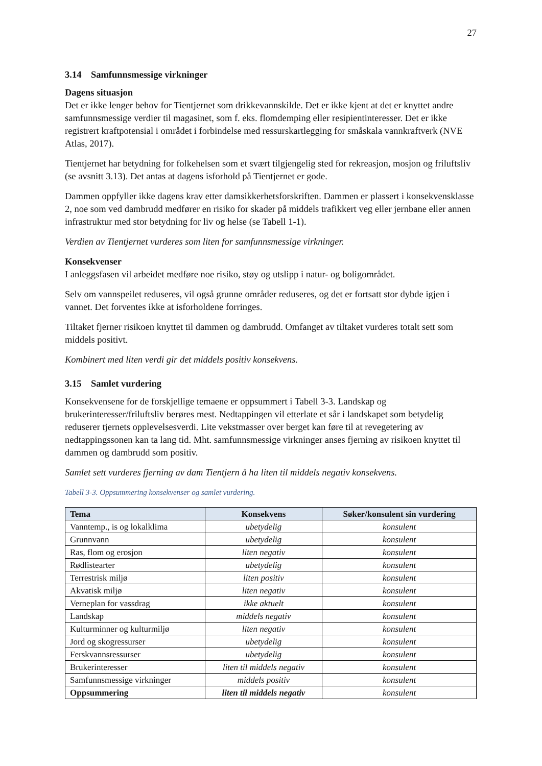27
3.14 Samfunnsmessige virkninger
Dagens situasjon
Det er ikke lenger behov for Tientjernet som drikkevannskilde. Det er ikke kjent at det er knyttet andre samfunnsmessige verdier til magasinet, som f. eks. flomdemping eller resipientinteresser. Det er ikke registrert kraftpotensial i området i forbindelse med ressurskartlegging for småskala vannkraftverk (NVE Atlas, 2017).
Tientjernet har betydning for folkehelsen som et svært tilgjengelig sted for rekreasjon, mosjon og friluftsliv (se avsnitt 3.13). Det antas at dagens isforhold på Tientjernet er gode.
Dammen oppfyller ikke dagens krav etter damsikkerhetsforskriften. Dammen er plassert i konsekvensklasse 2, noe som ved dambrudd medfører en risiko for skader på middels trafikkert veg eller jernbane eller annen infrastruktur med stor betydning for liv og helse (se Tabell 1-1).
Verdien av Tientjernet vurderes som liten for samfunnsmessige virkninger.
Konsekvenser
I anleggsfasen vil arbeidet medføre noe risiko, støy og utslipp i natur- og boligområdet.
Selv om vannspeilet reduseres, vil også grunne områder reduseres, og det er fortsatt stor dybde igjen i vannet. Det forventes ikke at isforholdene forringes.
Tiltaket fjerner risikoen knyttet til dammen og dambrudd. Omfanget av tiltaket vurderes totalt sett som middels positivt.
Kombinert med liten verdi gir det middels positiv konsekvens.
3.15 Samlet vurdering
Konsekvensene for de forskjellige temaene er oppsummert i Tabell 3-3. Landskap og brukerinteresser/friluftsliv berøres mest. Nedtappingen vil etterlate et sår i landskapet som betydelig reduserer tjernets opplevelsesverdi. Lite vekstmasser over berget kan føre til at revegetering av nedtappingssonen kan ta lang tid. Mht. samfunnsmessige virkninger anses fjerning av risikoen knyttet til dammen og dambrudd som positiv.
Samlet sett vurderes fjerning av dam Tientjern å ha liten til middels negativ konsekvens.
Tabell 3-3. Oppsummering konsekvenser og samlet vurdering.
| Tema | Konsekvens | Søker/konsulent sin vurdering |
| --- | --- | --- |
| Vanntemp., is og lokalklima | ubetydelig | konsulent |
| Grunnvann | ubetydelig | konsulent |
| Ras, flom og erosjon | liten negativ | konsulent |
| Rødlistearter | ubetydelig | konsulent |
| Terrestrisk miljø | liten positiv | konsulent |
| Akvatisk miljø | liten negativ | konsulent |
| Verneplan for vassdrag | ikke aktuelt | konsulent |
| Landskap | middels negativ | konsulent |
| Kulturminner og kulturmiljø | liten negativ | konsulent |
| Jord og skogressurser | ubetydelig | konsulent |
| Ferskvannsressurser | ubetydelig | konsulent |
| Brukerinteresser | liten til middels negativ | konsulent |
| Samfunnsmessige virkninger | middels positiv | konsulent |
| Oppsummering | liten til middels negativ | konsulent |